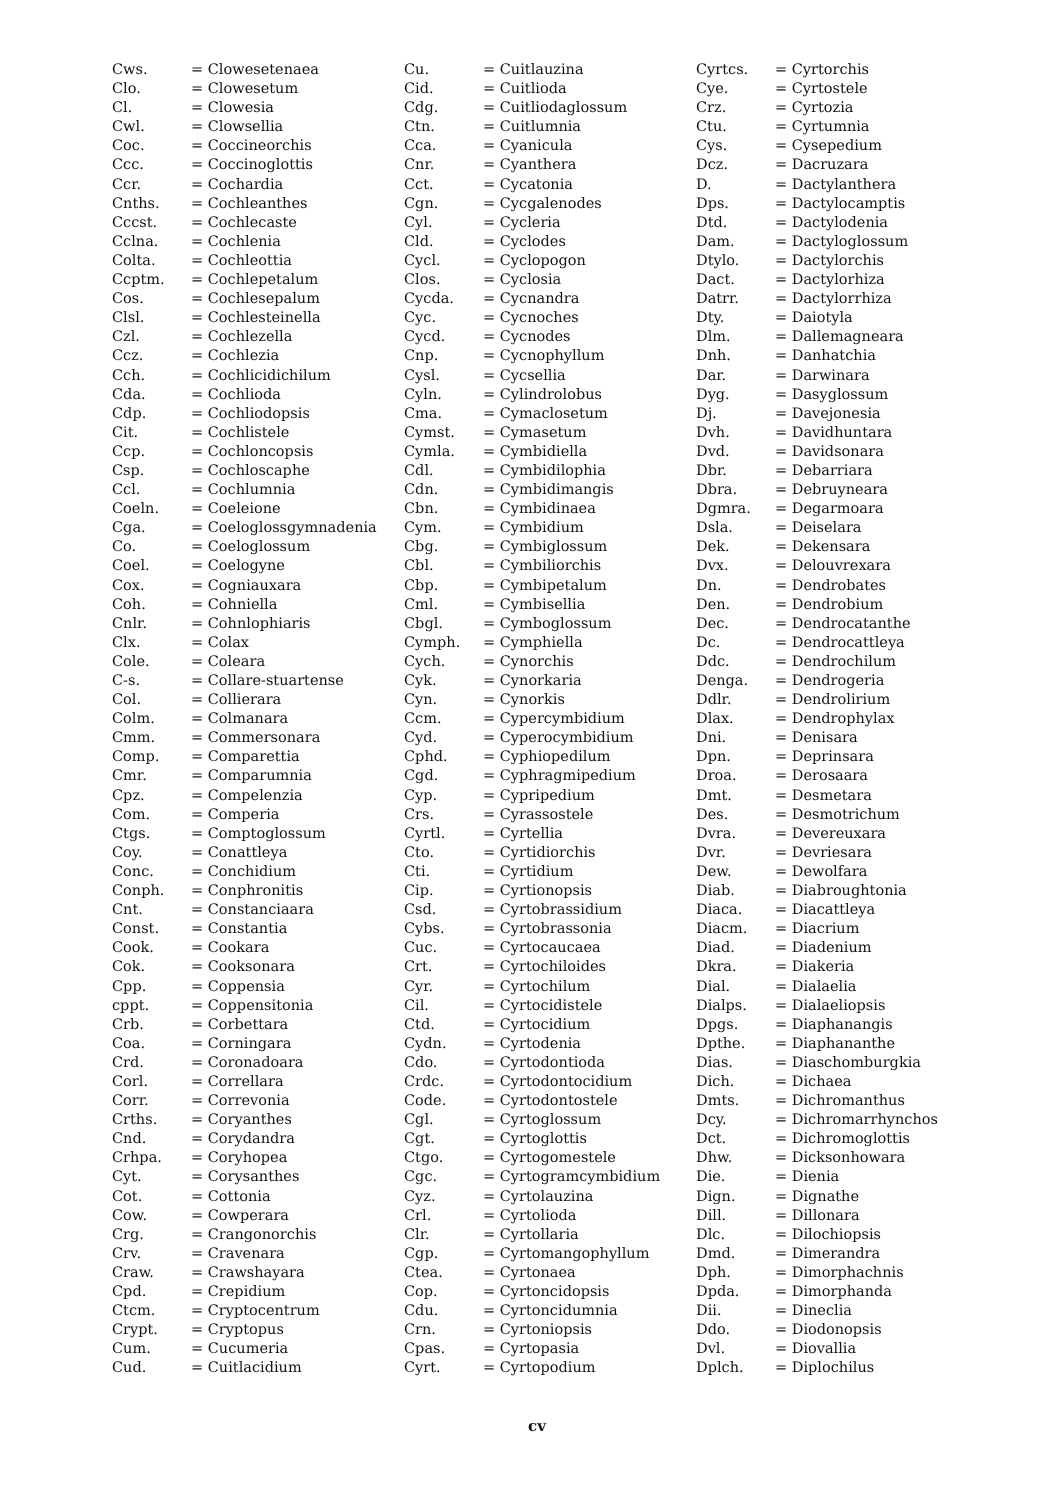| Cws. | = Clowesetenaea |
| Clo. | = Clowesetum |
| Cl. | = Clowesia |
| Cwl. | = Clowsellia |
| Coc. | = Coccineorchis |
| Ccc. | = Coccinoglottis |
| Ccr. | = Cochardia |
| Cnths. | = Cochleanthes |
| Cccst. | = Cochlecaste |
| Cclna. | = Cochlenia |
| Colta. | = Cochleottia |
| Ccptm. | = Cochlepetalum |
| Cos. | = Cochlesepalum |
| Clsl. | = Cochlesteinella |
| Czl. | = Cochlezella |
| Ccz. | = Cochlezia |
| Cch. | = Cochlicidichilum |
| Cda. | = Cochlioda |
| Cdp. | = Cochliodopsis |
| Cit. | = Cochlistele |
| Ccp. | = Cochloncopsis |
| Csp. | = Cochloscaphe |
| Ccl. | = Cochlumnia |
| Coeln. | = Coeleione |
| Cga. | = Coeloglossgymnadenia |
| Co. | = Coeloglossum |
| Coel. | = Coelogyne |
| Cox. | = Cogniauxara |
| Coh. | = Cohniella |
| Cnlr. | = Cohnlophiaris |
| Clx. | = Colax |
| Cole. | = Coleara |
| C-s. | = Collare-stuartense |
| Col. | = Collierara |
| Colm. | = Colmanara |
| Cmm. | = Commersonara |
| Comp. | = Comparettia |
| Cmr. | = Comparumnia |
| Cpz. | = Compelenzia |
| Com. | = Comperia |
| Ctgs. | = Comptoglossum |
| Coy. | = Conattleya |
| Conc. | = Conchidium |
| Conph. | = Conphronitis |
| Cnt. | = Constanciaara |
| Const. | = Constantia |
| Cook. | = Cookara |
| Cok. | = Cooksonara |
| Cpp. | = Coppensia |
| cppt. | = Coppensitonia |
| Crb. | = Corbettara |
| Coa. | = Corningara |
| Crd. | = Coronadoara |
| Corl. | = Correllara |
| Corr. | = Correvonia |
| Crths. | = Coryanthes |
| Cnd. | = Corydandra |
| Crhpa. | = Coryhopea |
| Cyt. | = Corysanthes |
| Cot. | = Cottonia |
| Cow. | = Cowperara |
| Crg. | = Crangonorchis |
| Crv. | = Cravenara |
| Craw. | = Crawshayara |
| Cpd. | = Crepidium |
| Ctcm. | = Cryptocentrum |
| Crypt. | = Cryptopus |
| Cum. | = Cucumeria |
| Cud. | = Cuitlacidium |
| Cu. | = Cuitlauzina |
| Cid. | = Cuitlioda |
| Cdg. | = Cuitliodaglossum |
| Ctn. | = Cuitlumnia |
| Cca. | = Cyanicula |
| Cnr. | = Cyanthera |
| Cct. | = Cycatonia |
| Cgn. | = Cycgalenodes |
| Cyl. | = Cycleria |
| Cld. | = Cyclodes |
| Cycl. | = Cyclopogon |
| Clos. | = Cyclosia |
| Cycda. | = Cycnandra |
| Cyc. | = Cycnoches |
| Cycd. | = Cycnodes |
| Cnp. | = Cycnophyllum |
| Cysl. | = Cycsellia |
| Cyln. | = Cylindrolobus |
| Cma. | = Cymaclosetum |
| Cymst. | = Cymasetum |
| Cymla. | = Cymbidiella |
| Cdl. | = Cymbidilophia |
| Cdn. | = Cymbidimangis |
| Cbn. | = Cymbidinaea |
| Cym. | = Cymbidium |
| Cbg. | = Cymbiglossum |
| Cbl. | = Cymbiliorchis |
| Cbp. | = Cymbipetalum |
| Cml. | = Cymbisellia |
| Cbgl. | = Cymboglossum |
| Cymph. | = Cymphiella |
| Cych. | = Cynorchis |
| Cyk. | = Cynorkaria |
| Cyn. | = Cynorkis |
| Ccm. | = Cypercymbidium |
| Cyd. | = Cyperocymbidium |
| Cphd. | = Cyphiopedilum |
| Cgd. | = Cyphragmipedium |
| Cyp. | = Cypripedium |
| Crs. | = Cyrassostele |
| Cyrtl. | = Cyrtellia |
| Cto. | = Cyrtidiorchis |
| Cti. | = Cyrtidium |
| Cip. | = Cyrtionopsis |
| Csd. | = Cyrtobrassidium |
| Cybs. | = Cyrtobrassonia |
| Cuc. | = Cyrtocaucaea |
| Crt. | = Cyrtochiloides |
| Cyr. | = Cyrtochilum |
| Cil. | = Cyrtocidistele |
| Ctd. | = Cyrtocidium |
| Cydn. | = Cyrtodenia |
| Cdo. | = Cyrtodontioda |
| Crdc. | = Cyrtodontocidium |
| Code. | = Cyrtodontostele |
| Cgl. | = Cyrtoglossum |
| Cgt. | = Cyrtoglottis |
| Ctgo. | = Cyrtogomestele |
| Cgc. | = Cyrtogramcymbidium |
| Cyz. | = Cyrtolauzina |
| Crl. | = Cyrtolioda |
| Clr. | = Cyrtollaria |
| Cgp. | = Cyrtomangophyllum |
| Ctea. | = Cyrtonaea |
| Cop. | = Cyrtoncidopsis |
| Cdu. | = Cyrtoncidumnia |
| Crn. | = Cyrtoniopsis |
| Cpas. | = Cyrtopasia |
| Cyrt. | = Cyrtopodium |
| Cyrtcs. | = Cyrtorchis |
| Cye. | = Cyrtostele |
| Crz. | = Cyrtozia |
| Ctu. | = Cyrtumnia |
| Cys. | = Cysepedium |
| Dcz. | = Dacruzara |
| D. | = Dactylanthera |
| Dps. | = Dactylocamptis |
| Dtd. | = Dactylodenia |
| Dam. | = Dactyloglossum |
| Dtylo. | = Dactylorchis |
| Dact. | = Dactylorhiza |
| Datrr. | = Dactylorrhiza |
| Dty. | = Daiotyla |
| Dlm. | = Dallemagneara |
| Dnh. | = Danhatchia |
| Dar. | = Darwinara |
| Dyg. | = Dasyglossum |
| Dj. | = Davejonesia |
| Dvh. | = Davidhuntara |
| Dvd. | = Davidsonara |
| Dbr. | = Debarriara |
| Dbra. | = Debruyneara |
| Dgmra. | = Degarmoara |
| Dsla. | = Deiselara |
| Dek. | = Dekensara |
| Dvx. | = Delouvrexara |
| Dn. | = Dendrobates |
| Den. | = Dendrobium |
| Dec. | = Dendrocatanthe |
| Dc. | = Dendrocattleya |
| Ddc. | = Dendrochilum |
| Denga. | = Dendrogeria |
| Ddlr. | = Dendrolirium |
| Dlax. | = Dendrophylax |
| Dni. | = Denisara |
| Dpn. | = Deprinsara |
| Droa. | = Derosaara |
| Dmt. | = Desmetara |
| Des. | = Desmotrichum |
| Dvra. | = Devereuxara |
| Dvr. | = Devriesara |
| Dew. | = Dewolfara |
| Diab. | = Diabroughtonia |
| Diaca. | = Diacattleya |
| Diacm. | = Diacrium |
| Diad. | = Diadenium |
| Dkra. | = Diakeria |
| Dial. | = Dialaelia |
| Dialps. | = Dialaeliopsis |
| Dpgs. | = Diaphanangis |
| Dpthe. | = Diaphananthe |
| Dias. | = Diaschomburgkia |
| Dich. | = Dichaea |
| Dmts. | = Dichromanthus |
| Dcy. | = Dichromarrhynchos |
| Dct. | = Dichromoglottis |
| Dhw. | = Dicksonhowara |
| Die. | = Dienia |
| Dign. | = Dignathe |
| Dill. | = Dillonara |
| Dlc. | = Dilochiopsis |
| Dmd. | = Dimerandra |
| Dph. | = Dimorphachnis |
| Dpda. | = Dimorphanda |
| Dii. | = Dineclia |
| Ddo. | = Diodonopsis |
| Dvl. | = Diovallia |
| Dplch. | = Diplochilus |
cv